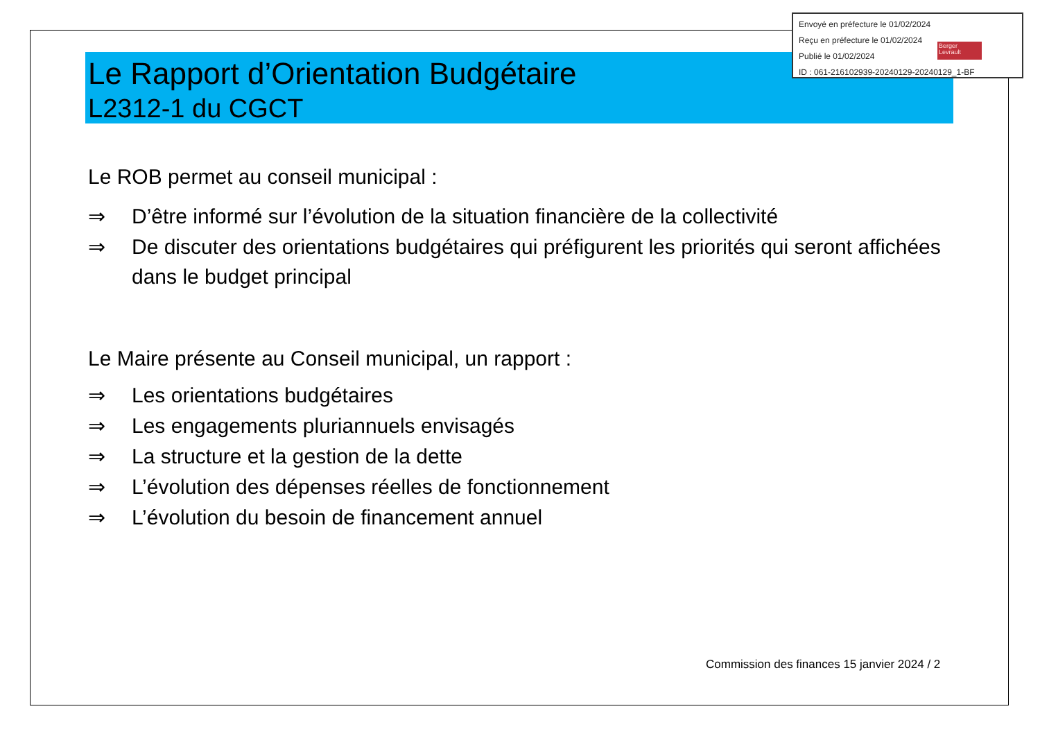Envoyé en préfecture le 01/02/2024
Reçu en préfecture le 01/02/2024
Publié le 01/02/2024
ID : 061-216102939-20240129-20240129_1-BF
Berger Levrault
Le Rapport d’Orientation Budgétaire
L2312-1 du CGCT
Le ROB permet au conseil municipal :
⇒ D’être informé sur l’évolution de la situation financière de la collectivité
⇒ De discuter des orientations budgétaires qui préfigurent les priorités qui seront affichées dans le budget principal
Le Maire présente au Conseil municipal, un rapport :
⇒ Les orientations budgétaires
⇒ Les engagements pluriannuels envisagés
⇒ La structure et la gestion de la dette
⇒ L’évolution des dépenses réelles de fonctionnement
⇒ L’évolution du besoin de financement annuel
Commission des finances 15 janvier 2024 / 2